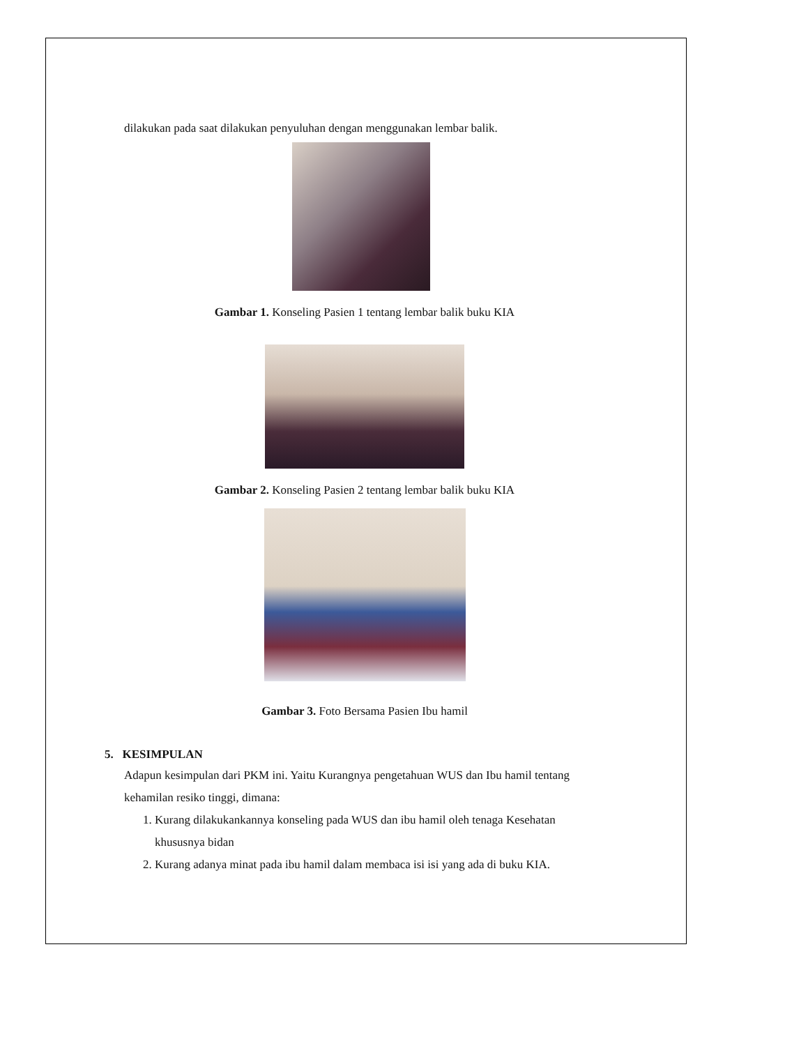dilakukan pada saat dilakukan penyuluhan dengan menggunakan lembar balik.
Gambar 1. Konseling Pasien 1 tentang lembar balik buku KIA
Gambar 2. Konseling Pasien 2 tentang lembar balik buku KIA
Gambar 3. Foto Bersama Pasien Ibu hamil
5. KESIMPULAN
Adapun kesimpulan dari PKM ini. Yaitu Kurangnya pengetahuan WUS dan Ibu hamil tentang kehamilan resiko tinggi, dimana:
1. Kurang dilakukankannya konseling pada WUS dan ibu hamil oleh tenaga Kesehatan khususnya bidan
2. Kurang adanya minat pada ibu hamil dalam membaca isi isi yang ada di buku KIA.